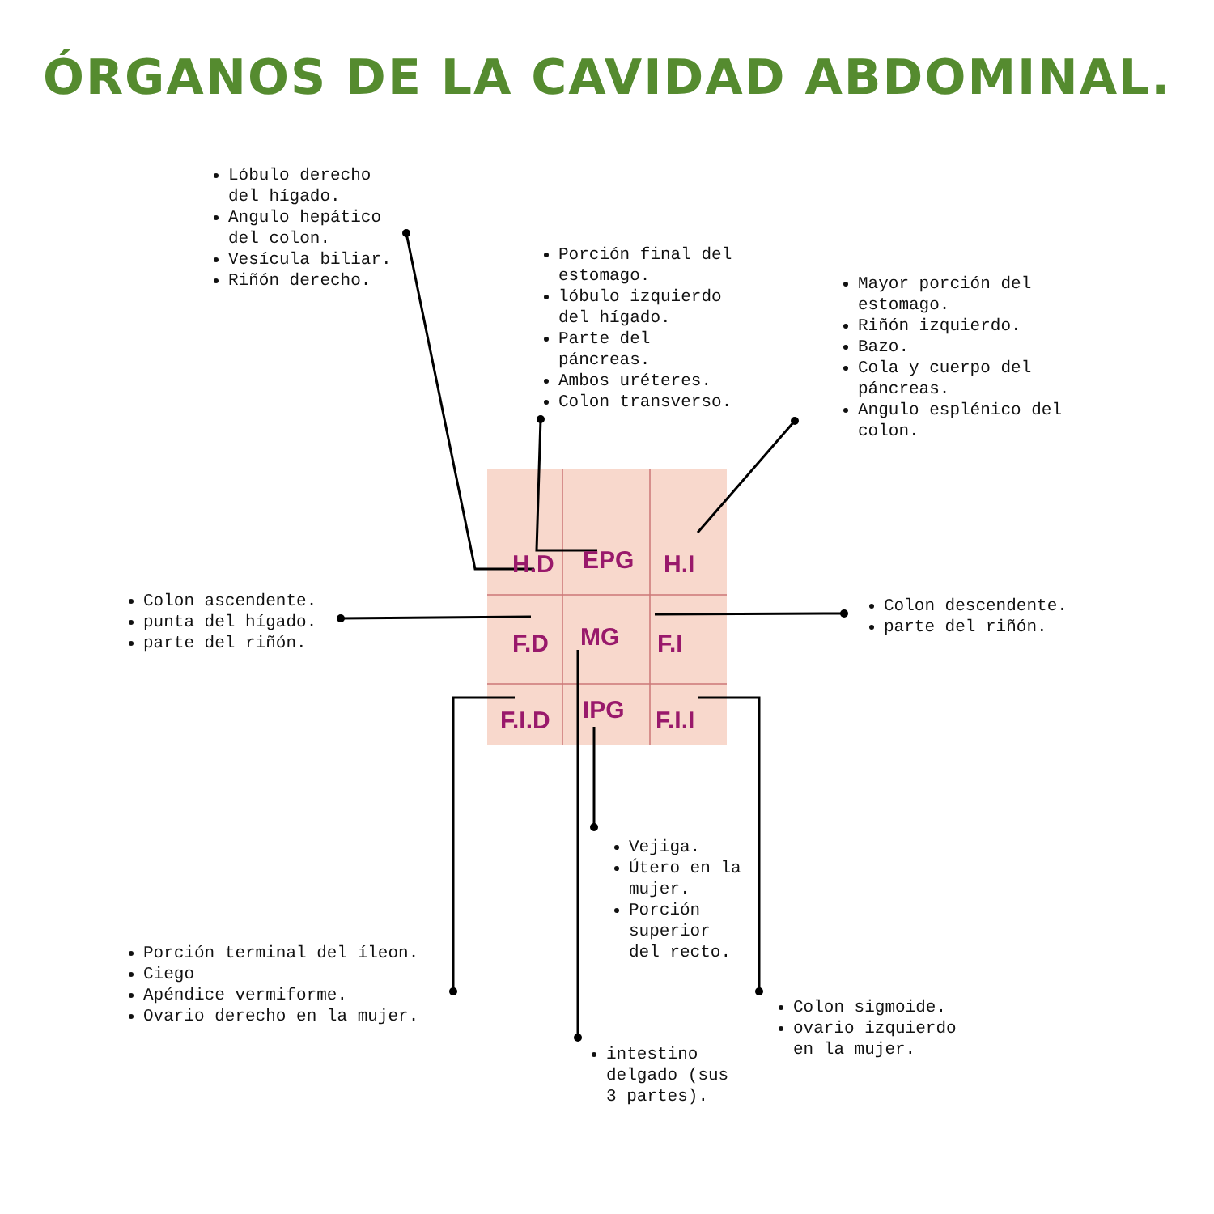ÓRGANOS DE LA CAVIDAD ABDOMINAL.
H.D EPG H.I
F.D MG F.I
F.I.D IPG F.I.I
Lóbulo derecho
del hígado.
Angulo hepático
del colon.
Vesícula biliar.
Riñón derecho.
Porción final del
estomago.
lóbulo izquierdo
del hígado.
Parte del
páncreas.
Ambos uréteres.
Colon transverso.
Mayor porción del
estomago.
Riñón izquierdo.
Bazo.
Cola y cuerpo del
páncreas.
Angulo esplénico del
colon.
Colon ascendente.
punta del hígado.
parte del riñón.
Colon descendente.
parte del riñón.
Vejiga.
Útero en la
mujer.
Porción
superior
del recto.
Porción terminal del íleon.
Ciego
Apéndice vermiforme.
Ovario derecho en la mujer.
Colon sigmoide.
ovario izquierdo
en la mujer.
intestino
delgado (sus
3 partes).